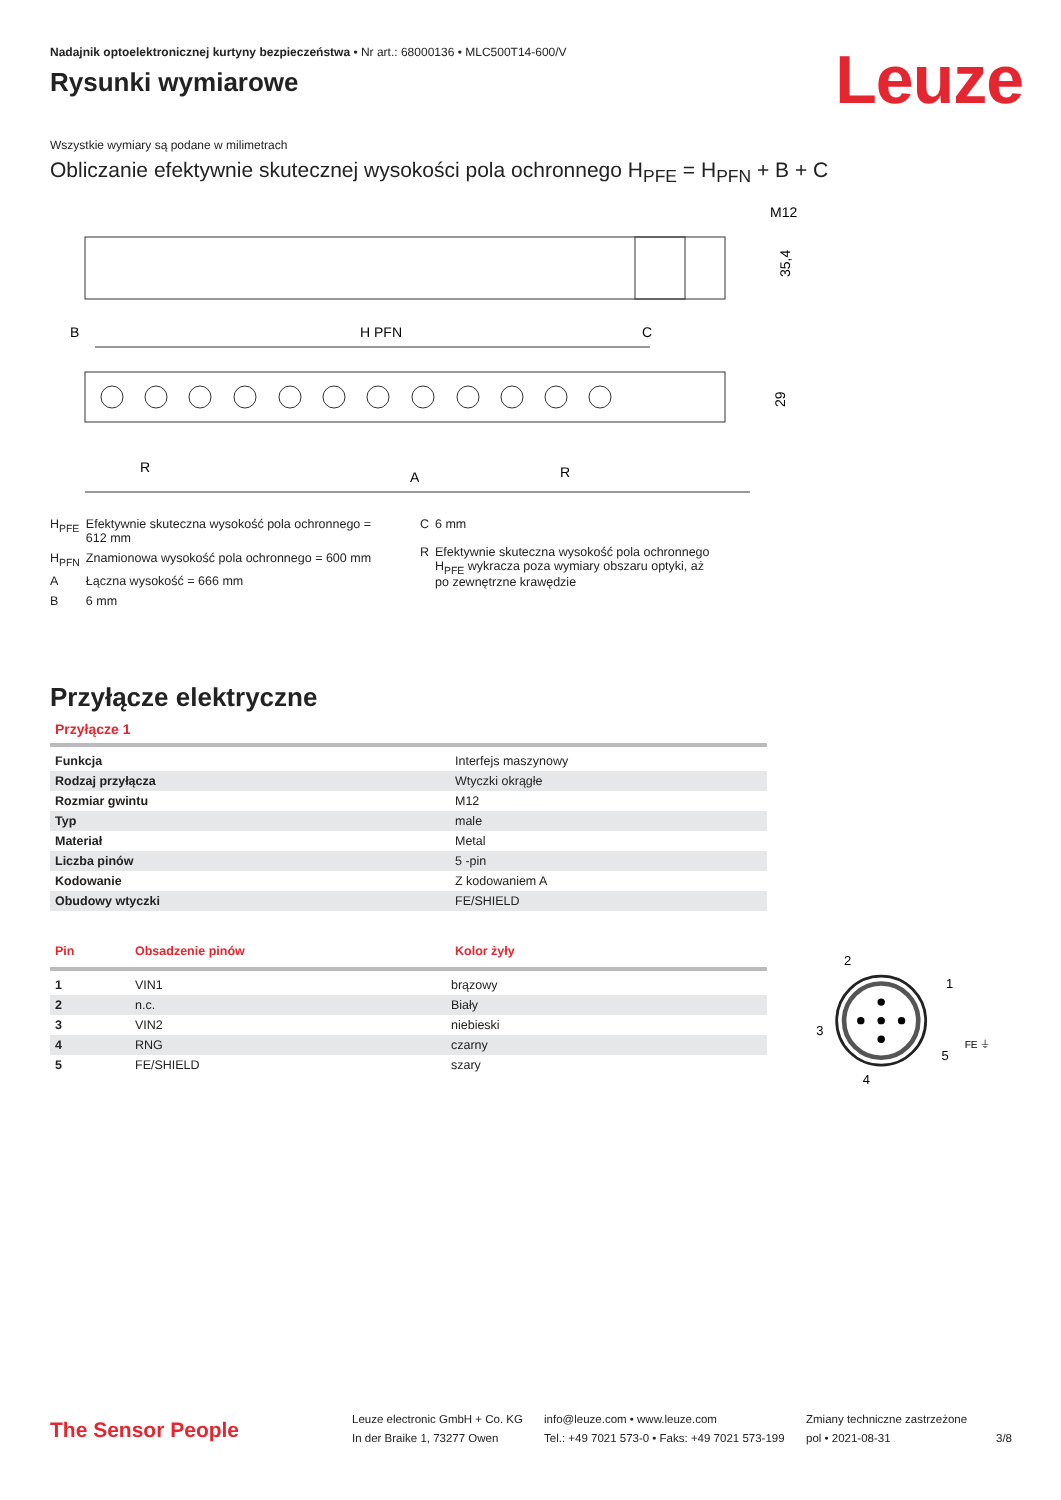Leuze
Nadajnik optoelektronicznej kurtyny bezpieczeństwa • Nr art.: 68000136 • MLC500T14-600/V
Rysunki wymiarowe
Wszystkie wymiary są podane w milimetrach
Obliczanie efektywnie skutecznej wysokości pola ochronnego H<sub>PFE</sub> = H<sub>PFN</sub> + B + C
M12
35,4
B
H PFN
C
R
A
R
29
| H<sub>PFE</sub> | Efektywnie skuteczna wysokość pola ochronnego = 612 mm |
| H<sub>PFN</sub> | Znamionowa wysokość pola ochronnego = 600 mm |
| A | Łączna wysokość = 666 mm |
| B | 6 mm |
| C | 6 mm |
| R | Efektywnie skuteczna wysokość pola ochronnego H<sub>PFE</sub> wykracza poza wymiary obszaru optyki, aż po zewnętrzne krawędzie |
Przyłącze elektryczne
Przyłącze 1
| Funkcja | Interfejs maszynowy |
| Rodzaj przyłącza | Wtyczki okrągłe |
| Rozmiar gwintu | M12 |
| Typ | male |
| Materiał | Metal |
| Liczba pinów | 5 -pin |
| Kodowanie | Z kodowaniem A |
| Obudowy wtyczki | FE/SHIELD |
| Pin | Obsadzenie pinów | Kolor żyły |
| --- | --- | --- |
| 1 | VIN1 | brązowy |
| 2 | n.c. | Biały |
| 3 | VIN2 | niebieski |
| 4 | RNG | czarny |
| 5 | FE/SHIELD | szary |
2
1
3
5
4
FE ⏚
The Sensor People
Leuze electronic GmbH + Co. KG
In der Braike 1, 73277 Owen
info@leuze.com • www.leuze.com
Tel.: +49 7021 573-0 • Faks: +49 7021 573-199
Zmiany techniczne zastrzeżone
pol • 2021-08-31
3/8